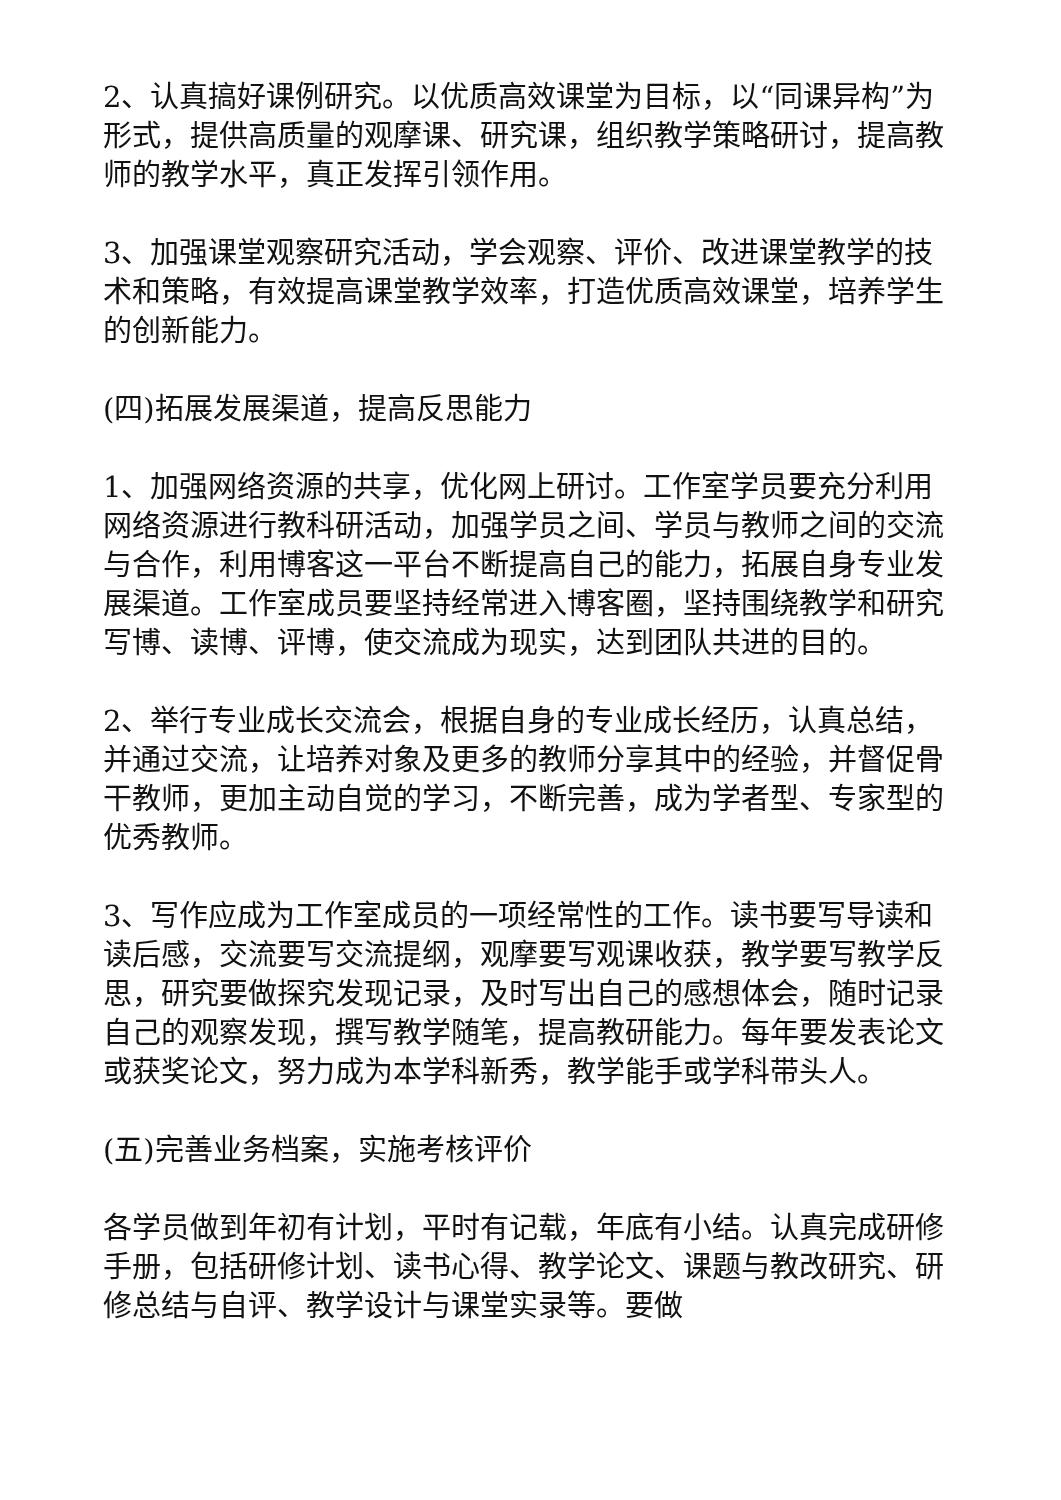2、认真搞好课例研究。以优质高效课堂为目标，以“同课异构”为形式，提供高质量的观摩课、研究课，组织教学策略研讨，提高教师的教学水平，真正发挥引领作用。
3、加强课堂观察研究活动，学会观察、评价、改进课堂教学的技术和策略，有效提高课堂教学效率，打造优质高效课堂，培养学生的创新能力。
(四)拓展发展渠道，提高反思能力
1、加强网络资源的共享，优化网上研讨。工作室学员要充分利用网络资源进行教科研活动，加强学员之间、学员与教师之间的交流与合作，利用博客这一平台不断提高自己的能力，拓展自身专业发展渠道。工作室成员要坚持经常进入博客圈，坚持围绕教学和研究写博、读博、评博，使交流成为现实，达到团队共进的目的。
2、举行专业成长交流会，根据自身的专业成长经历，认真总结，并通过交流，让培养对象及更多的教师分享其中的经验，并督促骨干教师，更加主动自觉的学习，不断完善，成为学者型、专家型的优秀教师。
3、写作应成为工作室成员的一项经常性的工作。读书要写导读和读后感，交流要写交流提纲，观摩要写观课收获，教学要写教学反思，研究要做探究发现记录，及时写出自己的感想体会，随时记录自己的观察发现，撰写教学随笔，提高教研能力。每年要发表论文或获奖论文，努力成为本学科新秀，教学能手或学科带头人。
(五)完善业务档案，实施考核评价
各学员做到年初有计划，平时有记载，年底有小结。认真完成研修手册，包括研修计划、读书心得、教学论文、课题与教改研究、研修总结与自评、教学设计与课堂实录等。要做